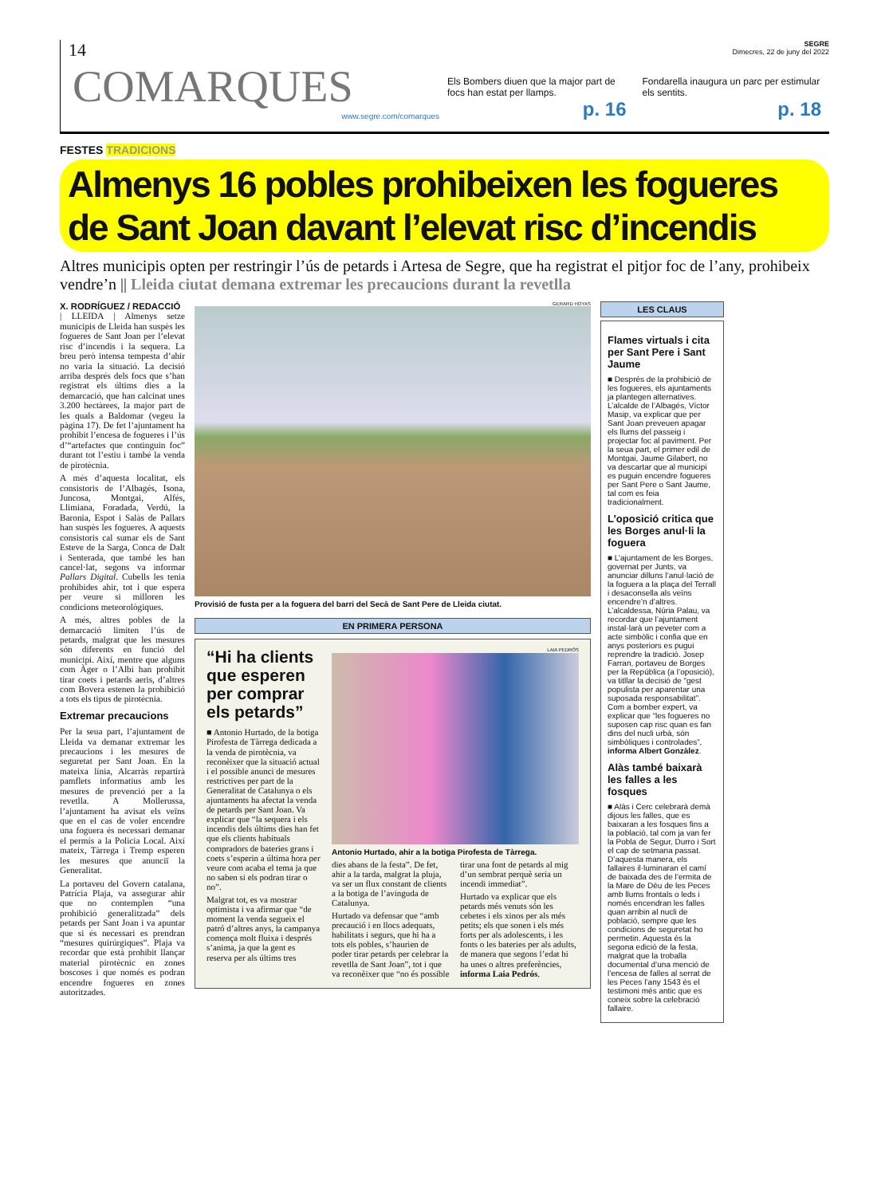14
SEGRE
Dimecres, 22 de juny del 2022
COMARQUES
www.segre.com/comarques
Els Bombers diuen que la major part de focs han estat per llamps.
p. 16
Fondarella inaugura un parc per estimular els sentits.
p. 18
FESTES TRADICIONS
Almenys 16 pobles prohibeixen les fogueres de Sant Joan davant l’elevat risc d’incendis
Altres municipis opten per restringir l’ús de petards i Artesa de Segre, que ha registrat el pitjor foc de l’any, prohibeix vendre’n || Lleida ciutat demana extremar les precaucions durant la revetlla
X. RODRÍGUEZ / REDACCIÓ
| LLEIDA | Almenys setze municipis de Lleida han suspès les fogueres de Sant Joan per l’elevat risc d’incendis i la sequera. La breu però intensa tempesta d’ahir no varia la situació. La decisió arriba després dels focs que s’han registrat els últims dies a la demarcació, que han calcinat unes 3.200 hectàrees, la major part de les quals a Baldomar (vegeu la pàgina 17). De fet l’ajuntament ha prohibit l’encesa de fogueres i l’ús d’“artefactes que continguin foc” durant tot l’estiu i també la venda de pirotècnia.
A més d’aquesta localitat, els consistoris de l’Albagés, Isona, Juncosa, Montgai, Alfés, Llimiana, Foradada, Verdú, la Baronia, Espot i Salàs de Pallars han suspès les fogueres. A aquests consistoris cal sumar els de Sant Esteve de la Sarga, Conca de Dalt i Senterada, que també les han cancel·lat, segons va informar Pallars Digital. Cubells les tenia prohibides ahir, tot i que espera per veure si milloren les condicions meteorològiques.
A més, altres pobles de la demarcació limiten l’ús de petards, malgrat que les mesures són diferents en funció del municipi. Així, mentre que alguns com Àger o l’Albi han prohibit tirar coets i petards aeris, d’altres com Bovera estenen la prohibició a tots els tipus de pirotècnia.
Extremar precaucions
Per la seua part, l’ajuntament de Lleida va demanar extremar les precaucions i les mesures de seguretat per Sant Joan. En la mateixa línia, Alcarràs repartirà pamflets informatius amb les mesures de prevenció per a la revetlla. A Mollerussa, l’ajuntament ha avisat els veïns que en el cas de voler encendre una foguera és necessari demanar el permís a la Policia Local. Així mateix, Tàrrega i Tremp esperen les mesures que anunciï la Generalitat.
La portaveu del Govern catalana, Patrícia Plaja, va assegurar ahir que no contemplen “una prohibició generalitzada” dels petards per Sant Joan i va apuntar que si és necessari es prendran “mesures quirúrgiques”. Plaja va recordar que està prohibit llançar material pirotècnic en zones boscoses i que només es podran encendre fogueres en zones autoritzades.
GERARD HOYAS
Provisió de fusta per a la foguera del barri del Secà de Sant Pere de Lleida ciutat.
EN PRIMERA PERSONA
“Hi ha clients que esperen per comprar els petards”
■ Antonio Hurtado, de la botiga Pirofesta de Tàrrega dedicada a la venda de pirotècnia, va reconèixer que la situació actual i el possible anunci de mesures restrictives per part de la Generalitat de Catalunya o els ajuntaments ha afectat la venda de petards per Sant Joan. Va explicar que “la sequera i els incendis dels últims dies han fet que els clients habituals compradors de bateries grans i coets s’esperin a última hora per veure com acaba el tema ja que no saben si els podran tirar o no”.
Malgrat tot, es va mostrar optimista i va afirmar que “de moment la venda segueix el patró d’altres anys, la campanya comença molt fluixa i després s’anima, ja que la gent es reserva per als últims tres
LAIA PEDRÓS
Antonio Hurtado, ahir a la botiga Pirofesta de Tàrrega.
dies abans de la festa”. De fet, ahir a la tarda, malgrat la pluja, va ser un flux constant de clients a la botiga de l’avinguda de Catalunya.
Hurtado va defensar que “amb precaució i en llocs adequats, habilitats i segurs, que hi ha a tots els pobles, s’haurien de poder tirar petards per celebrar la revetlla de Sant Joan”, tot i que va reconèixer que “no és possible tirar una font de petards al mig d’un sembrat perquè seria un incendi immediat”.
Hurtado va explicar que els petards més venuts són les cebetes i els xinos per als més petits; els que sonen i els més forts per als adolescents, i les fonts o les bateries per als adults, de manera que segons l’edat hi ha unes o altres preferències, informa Laia Pedrós.
LES CLAUS
Flames virtuals i cita per Sant Pere i Sant Jaume
■ Després de la prohibició de les fogueres, els ajuntaments ja plantegen alternatives. L’alcalde de l’Albagés, Víctor Masip, va explicar que per Sant Joan preveuen apagar els llums del passeig i projectar foc al paviment. Per la seua part, el primer edil de Montgai, Jaume Gilabert, no va descartar que al municipi es puguin encendre fogueres per Sant Pere o Sant Jaume, tal com es feia tradicionalment.
L’oposició critica que les Borges anul·li la foguera
■ L’ajuntament de les Borges, governat per Junts, va anunciar dilluns l’anul·lació de la foguera a la plaça del Terrall i desaconsella als veïns encendre’n d’altres. L’alcaldessa, Núria Palau, va recordar que l’ajuntament instal·larà un peveter com a acte simbòlic i confia que en anys posteriors es pugui reprendre la tradició. Josep Farran, portaveu de Borges per la República (a l’oposició), va titllar la decisió de “gest populista per aparentar una suposada responsabilitat”. Com a bomber expert, va explicar que “les fogueres no suposen cap risc quan es fan dins del nucli urbà, són simbòliques i controlades”, informa Albert Gonzàlez.
Alàs també baixarà les falles a les fosques
■ Alàs i Cerc celebrarà demà dijous les falles, que es baixaran a les fosques fins a la població, tal com ja van fer la Pobla de Segur, Durro i Sort el cap de setmana passat. D’aquesta manera, els fallaires il·luminaran el camí de baixada des de l’ermita de la Mare de Déu de les Peces amb llums frontals o leds i només encendran les falles quan arribin al nucli de població, sempre que les condicions de seguretat ho permetin. Aquesta és la segona edició de la festa, malgrat que la troballa documental d’una menció de l’encesa de falles al serrat de les Peces l’any 1543 és el testimoni més antic que es coneix sobre la celebració fallaire.